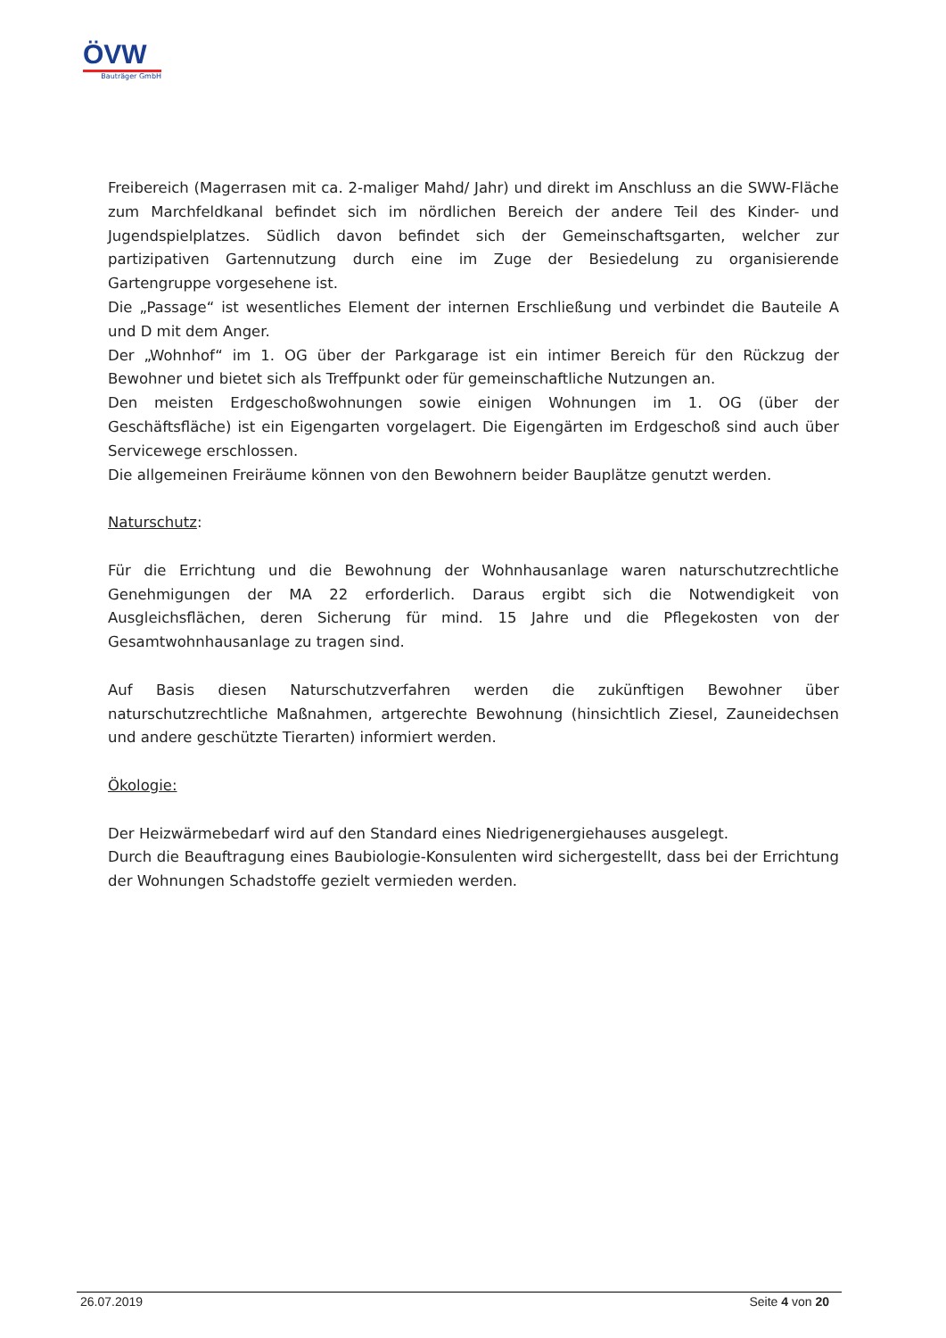ÖVW
Bauträger GmbH
Freibereich (Magerrasen mit ca. 2-maliger Mahd/ Jahr) und direkt im Anschluss an die SWW-Fläche zum Marchfeldkanal befindet sich im nördlichen Bereich der andere Teil des Kinder- und Jugendspielplatzes. Südlich davon befindet sich der Gemeinschaftsgarten, welcher zur partizipativen Gartennutzung durch eine im Zuge der Besiedelung zu organisierende Gartengruppe vorgesehene ist.
Die „Passage“ ist wesentliches Element der internen Erschließung und verbindet die Bauteile A und D mit dem Anger.
Der „Wohnhof“ im 1. OG über der Parkgarage ist ein intimer Bereich für den Rückzug der Bewohner und bietet sich als Treffpunkt oder für gemeinschaftliche Nutzungen an.
Den meisten Erdgeschoßwohnungen sowie einigen Wohnungen im 1. OG (über der Geschäftsfläche) ist ein Eigengarten vorgelagert. Die Eigengärten im Erdgeschoß sind auch über Servicewege erschlossen.
Die allgemeinen Freiräume können von den Bewohnern beider Bauplätze genutzt werden.
Naturschutz:
Für die Errichtung und die Bewohnung der Wohnhausanlage waren naturschutzrechtliche Genehmigungen der MA 22 erforderlich. Daraus ergibt sich die Notwendigkeit von Ausgleichsflächen, deren Sicherung für mind. 15 Jahre und die Pflegekosten von der Gesamtwohnhausanlage zu tragen sind.
Auf Basis diesen Naturschutzverfahren werden die zukünftigen Bewohner über naturschutzrechtliche Maßnahmen, artgerechte Bewohnung (hinsichtlich Ziesel, Zauneidechsen und andere geschützte Tierarten) informiert werden.
Ökologie:
Der Heizwärmebedarf wird auf den Standard eines Niedrigenergiehauses ausgelegt.
Durch die Beauftragung eines Baubiologie-Konsulenten wird sichergestellt, dass bei der Errichtung der Wohnungen Schadstoffe gezielt vermieden werden.
26.07.2019 Seite 4 von 20